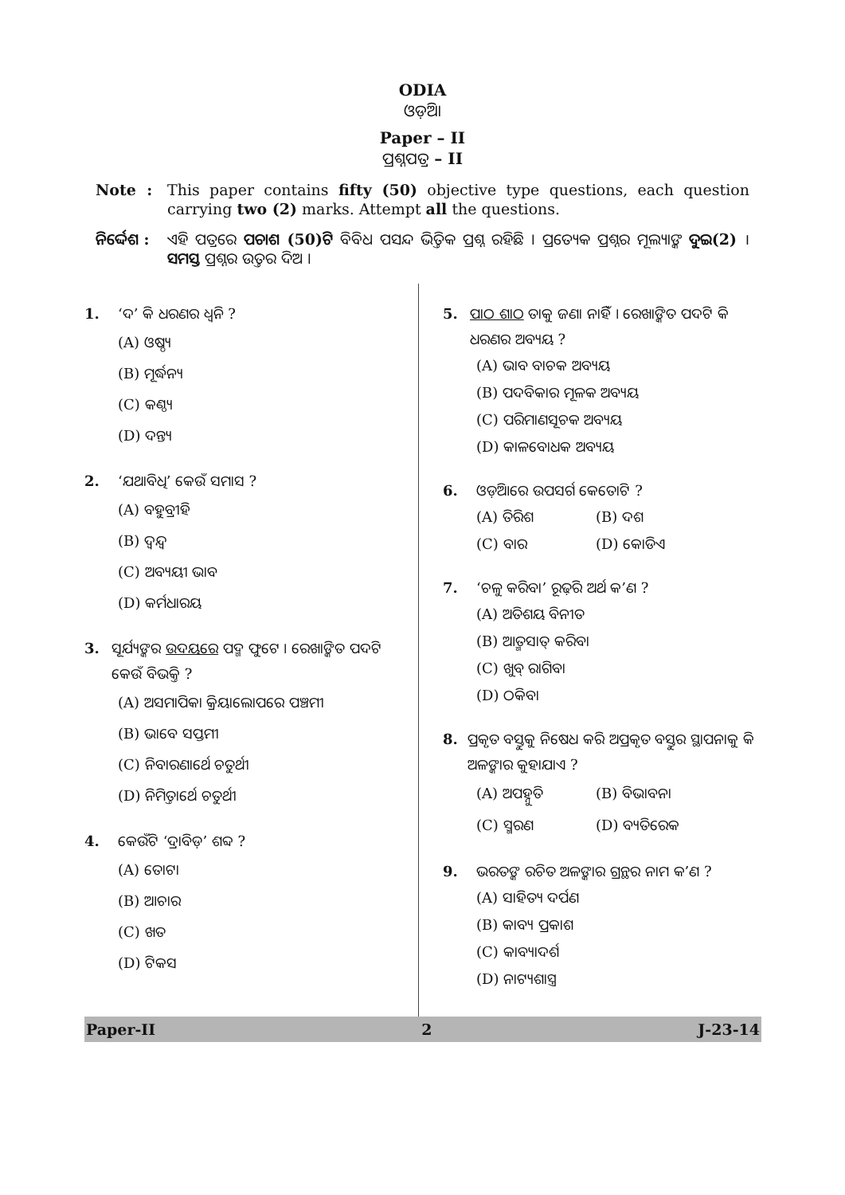ODIA
ଓଡ଼ିଆ
Paper – II
ପ୍ରଶ୍ନପତ୍ର – II
Note : This paper contains fifty (50) objective type questions, each question carrying two (2) marks. Attempt all the questions.
ନିର୍ଦ୍ଦେଶ :
ଏହି ପତ୍ରରେ ପଚାଶ (50)ଟି ବିବିଧ ପସନ୍ଦ ଭିତ୍ତିକ ପ୍ରଶ୍ନ ରହିଛି । ପ୍ରତ୍ୟେକ ପ୍ରଶ୍ନର ମୂଲ୍ୟାଙ୍କ ଦୁଇ(2) । ସମସ୍ତ ପ୍ରଶ୍ନର ଉତ୍ତର ଦିଅ ।
1. ‘ଦ’ କି ଧରଣର ଧ୍ୱନି ?
(A) ଓଷ୍ଠ୍ୟ
(B) ମୂର୍ଦ୍ଧନ୍ୟ
(C) କଣ୍ଠ୍ୟ
(D) ଦନ୍ତ୍ୟ
2. ‘ଯଥାବିଧି’ କେଉଁ ସମାସ ?
(A) ବହୁବ୍ରୀହି
(B) ଦ୍ୱନ୍ଦ୍ୱ
(C) ଅବ୍ୟୟୀ ଭାବ
(D) କର୍ମଧାରୟ
3. ସୂର୍ଯ୍ୟଙ୍କର ଉଦୟରେ ପଦ୍ମ ଫୁଟେ । ରେଖାଙ୍କିତ ପଦଟି କେଉଁ ବିଭକ୍ତି ?
(A) ଅସମାପିକା କ୍ରିୟାଲୋପରେ ପଞ୍ଚମୀ
(B) ଭାବେ ସପ୍ତମୀ
(C) ନିବାରଣାର୍ଥେ ଚତୁର୍ଥୀ
(D) ନିମିତ୍ତାର୍ଥେ ଚତୁର୍ଥୀ
4. କେଉଁଟି ‘ଦ୍ରାବିଡ଼’ ଶବ୍ଦ ?
(A) ତୋଟା
(B) ଆଚାର
(C) ଖତ
(D) ଟିକସ
5. ପାଠ ଶାଠ ତାକୁ ଜଣା ନାହିଁ । ରେଖାଙ୍କିତ ପଦଟି କି ଧରଣର ଅବ୍ୟୟ ?
(A) ଭାବ ବାଚକ ଅବ୍ୟୟ
(B) ପଦବିକାର ମୂଳକ ଅବ୍ୟୟ
(C) ପରିମାଣସୂଚକ ଅବ୍ୟୟ
(D) କାଳବୋଧକ ଅବ୍ୟୟ
6. ଓଡ଼ିଆରେ ଉପସର୍ଗ କେତୋଟି ?
(A) ତିରିଶ (B) ଦଶ
(C) ବାର (D) କୋଡିଏ
7. ‘ଚଳୁ କରିବା’ ରୂଢ଼ିର ଅର୍ଥ କ’ଣ ?
(A) ଅତିଶୟ ବିନୀତ
(B) ଆତ୍ମସାତ୍ କରିବା
(C) ଖୁବ୍ ରାଗିବା
(D) ଠକିବା
8. ପ୍ରକୃତ ବସ୍ତୁକୁ ନିଷେଧ କରି ଅପ୍ରକୃତ ବସ୍ତୁର ସ୍ଥାପନାକୁ କି ଅଳଙ୍କାର କୁହାଯାଏ ?
(A) ଅପହ୍ନୁତି (B) ବିଭାବନା
(C) ସ୍ମରଣ (D) ବ୍ୟତିରେକ
9. ଭରତଙ୍କ ରଚିତ ଅଳଙ୍କାର ଗ୍ରନ୍ଥର ନାମ କ’ଣ ?
(A) ସାହିତ୍ୟ ଦର୍ପଣ
(B) କାବ୍ୟ ପ୍ରକାଶ
(C) କାବ୍ୟାଦର୍ଶ
(D) ନାଟ୍ୟଶାସ୍ତ୍ର
Paper-II 2 J-23-14